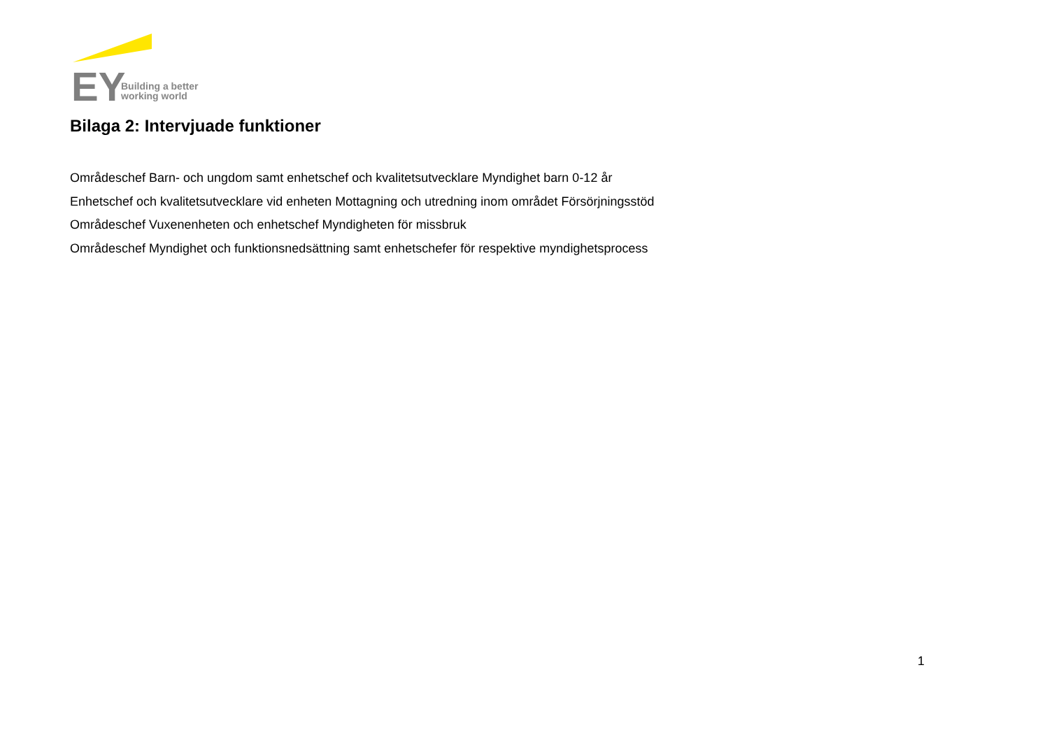EY
Building a better
working world
Bilaga 2: Intervjuade funktioner
Områdeschef Barn- och ungdom samt enhetschef och kvalitetsutvecklare Myndighet barn 0-12 år
Enhetschef och kvalitetsutvecklare vid enheten Mottagning och utredning inom området Försörjningsstöd
Områdeschef Vuxenenheten och enhetschef Myndigheten för missbruk
Områdeschef Myndighet och funktionsnedsättning samt enhetschefer för respektive myndighetsprocess
1